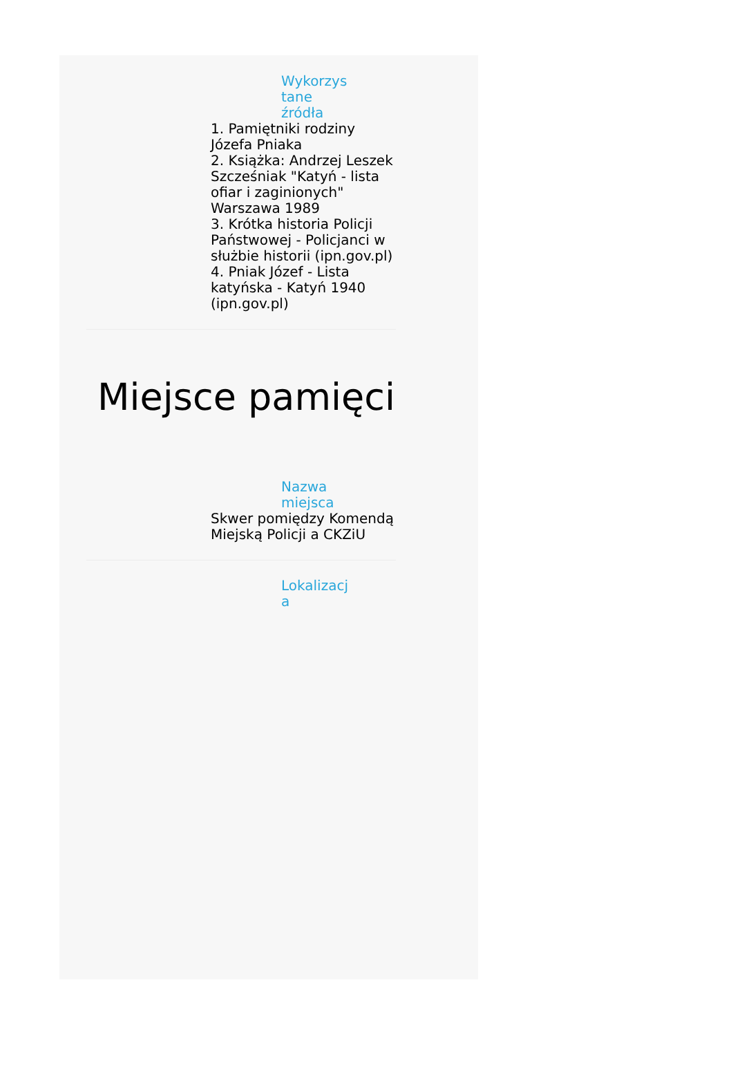Wykorzys tane źródła
1. Pamiętniki rodziny Józefa Pniaka
2. Książka: Andrzej Leszek Szcześniak "Katyń - lista ofiar i zaginionych" Warszawa 1989
3. Krótka historia Policji Państwowej - Policjanci w służbie historii (ipn.gov.pl)
4. Pniak Józef - Lista katyńska - Katyń 1940 (ipn.gov.pl)
Miejsce pamięci
Nazwa miejsca
Skwer pomiędzy Komendą Miejską Policji a CKZiU
Lokalizacj a